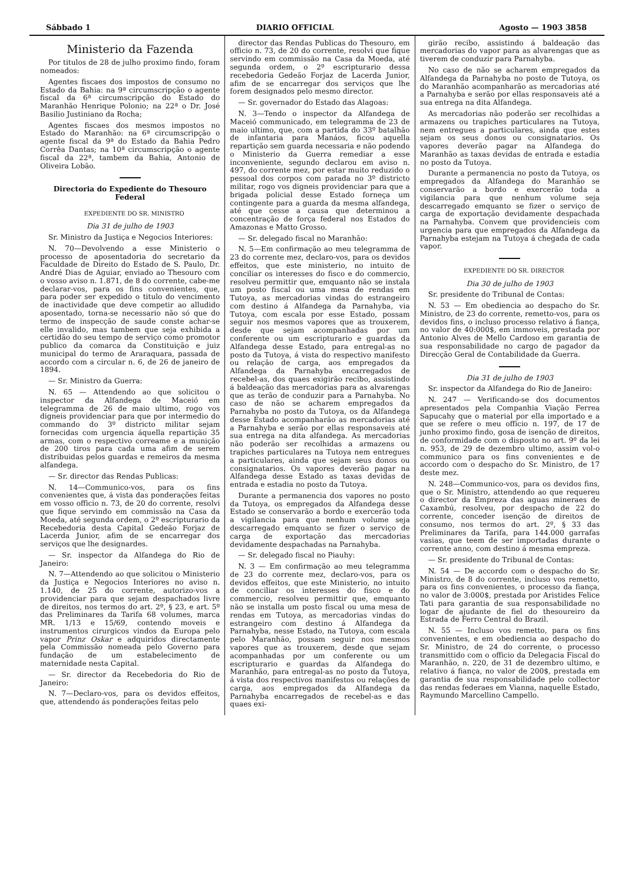Sábbado 1 DIARIO OFFICIAL Agosto — 1903 3858
Ministerio da Fazenda
Por titulos de 28 de julho proximo findo, foram nomeados:
Agentes fiscaes dos impostos de consumo no Estado da Bahia: na 9ª circumscripção o agente fiscal da 6ª circumscripção do Estado do Maranhão Henrique Polonio; na 22ª o Dr. José Basilio Justiniano da Rocha;
Agentes fiscaes dos mesmos impostos no Estado do Maranhão: na 6ª circumscripção o agente fiscal da 9ª do Estado da Bahia Pedro Corrêa Dantas; na 10ª circumscripção o agente fiscal da 22ª, tambem da Bahia, Antonio de Oliveira Lobão.
Directoria do Expediente do Thesouro Federal
EXPEDIENTE DO SR. MINISTRO
Dia 31 de julho de 1903
Sr. Ministro da Justiça e Negocios Interiores:
N. 70—Devolvendo a esse Ministerio o processo de aposentadoria do secretario da Faculdade de Direito do Estado de S. Paulo, Dr. André Dias de Aguiar, enviado ao Thesouro com o vosso aviso n. 1.871, de 8 do corrente, cabe-me declarar-vos, para os fins convenientes, que, para poder ser expedido o titulo do vencimento de inactividade que deve competir ao alludido aposentado, torna-se necessario não só que do termo de inspecção de saude conste achar-se elle invalido, mas tambem que seja exhibida a certidão do seu tempo de serviço como promotor publico da comarca da Constituição e juiz municipal do termo de Araraquara, passada de accordo com a circular n. 6, de 26 de janeiro de 1894.
— Sr. Ministro da Guerra:
N. 65 — Attendendo ao que solicitou o inspector da Alfandega de Maceió em telegramma de 26 de maio ultimo, rogo vos digneis providenciar para que por intermedio do commando do 3º districto militar sejam fornecidas com urgencia áquella repartição 35 armas, com o respectivo correame e a munição de 200 tiros para cada uma afim de serem distribuidas pelos guardas e remeiros da mesma alfandega.
— Sr. director das Rendas Publicas:
N. 14—Communico-vos, para os fins convenientes que, á vista das ponderações feitas em vosso officio n. 73, de 20 do corrente, resolvi que fique servindo em commissão na Casa da Moeda, até segunda ordem, o 2º escripturario da Recebedoria desta Capital Gedeão Forjaz de Lacerda Junior, afim de se encarregar dos serviços que lhe designardes.
— Sr. inspector da Alfandega do Rio de Janeiro:
N. 7—Attendendo ao que solicitou o Ministerio da Justiça e Negocios Interiores no aviso n. 1.140, de 25 do corrente, autorizo-vos a providenciar para que sejam despachados livre de direitos, nos termos do art. 2º, § 23, e art. 5º das Preliminares da Tarifa 68 volumes, marca MR. 1/13 e 15/69, contendo moveis e instrumentos cirurgicos vindos da Europa pelo vapor Prinz Oskar e adquiridos directamente pela Commissão nomeada pelo Governo para fundação de um estabelecimento de maternidade nesta Capital.
— Sr. director da Recebedoria do Rio de Janeiro:
N. 7—Declaro-vos, para os devidos effeitos, que, attendendo ás ponderações feitas pelo
director das Rendas Publicas do Thesouro, em officio n. 73, de 20 do corrente, resolvi que fique servindo em commissão na Casa da Moeda, até segunda ordem, o 2º escripturario dessa recebedoria Gedeão Forjaz de Lacerda Junior, afim de se encarregar dos serviços que lhe forem designados pelo mesmo director.
— Sr. governador do Estado das Alagoas:
N. 3—Tendo o inspector da Alfandega de Maceió communicado, em telegramma de 23 de maio ultimo, que, com a partida do 33º batalhão de infantaria para Manáos, ficou aquella repartição sem guarda necessaria e não podendo o Ministerio da Guerra remediar a esse inconveniente, segundo declarou em aviso n. 497, do corrente mez, por estar muito reduzido o pessoal dos corpos com parada no 3º districto militar, rogo vos digneis providenciar para que a brigada policial desse Estado forneça um contingente para a guarda da mesma alfandega, até que cesse a causa que determinou a concentração de força federal nos Estados do Amazonas e Matto Grosso.
— Sr. delegado fiscal no Maranhão:
N. 5—Em confirmação ao meu telegramma de 23 do corrente mez, declaro-vos, para os devidos effeitos, que este ministerio, no intuito de conciliar os interesses do fisco e do commercio, resolveu permittir que, emquanto não se instala um posto fiscal ou uma mesa de rendas em Tutoya, as mercadorias vindas do estrangeiro com destino á Alfandega da Parnahyba, via Tutoya, com escala por esse Estado, possam seguir nos mesmos vapores que as trouxerem, desde que sejam acompanhadas por um conferente ou um escripturario e guardas da Alfandega desse Estado, para entregal-as no posto da Tutoya, á vista do respectivo manifesto ou relação de carga, aos empregados da Alfandega da Parnahyba encarregados de recebel-as, dos quaes exigirão recibo, assistindo á baldeação das mercadorias para as alvarengas que as terão de conduzir para a Parnahyba. No caso de não se acharem empregados da Parnahyba no posto da Tutoya, os da Alfandega desse Estado acompanharão as mercadorias até a Parnahyba e serão por ellas responsaveis até sua entrega na dita alfandega. As mercadorias não poderão ser recolhidas a armazens ou trapiches particulares na Tutoya nem entregues a particulares, ainda que sejam seus donos ou consignatarios. Os vapores deverão pagar na Alfandega desse Estado as taxas devidas de entrada e estadia no posto da Tutoya.
Durante a permanencia dos vapores no posto da Tutoya, os empregados da Alfandega desse Estado se conservarão a bordo e exercerão toda a vigilancia para que nenhum volume seja descarregado emquanto se fizer o serviço de carga de exportação das mercadorias devidamente despachadas na Parnahyba.
— Sr. delegado fiscal no Piauhy:
N. 3 — Em confirmação ao meu telegramma de 23 do corrente mez, declaro-vos, para os devidos effeitos, que este Ministerio, no intuito de conciliar os interesses do fisco e do commercio, resolveu permittir que, emquanto não se installa um posto fiscal ou uma mesa de rendas em Tutoya, as mercadorias vindas do estrangeiro com destino á Alfandega da Parnahyba, nesse Estado, na Tutoya, com escala pelo Maranhão, possam seguir nos mesmos vapores que as trouxerem, desde que sejam acompanhadas por um conferente ou um escripturario e guardas da Alfandega do Maranhão, para entregal-as no posto da Tutoya, á vista dos respectivos manifestos ou relações de carga, aos empregados da Alfandega da Parnahyba encarregados de recebel-as e das quaes exi-
girão recibo, assistindo á baldeação das mercadorias do vapor para as alvarengas que as tiverem de conduzir para Parnahyba.
No caso de não se acharem empregados da Alfandega da Parnahyba no posto de Tutoya, os do Maranhão acompanharão as mercadorias até a Parnahyba e serão por ellas responsaveis até a sua entrega na dita Alfandega.
As mercadorias não poderão ser recolhidas a armazens ou trapiches particulares na Tutoya, nem entregues a particulares, ainda que estes sejam os seus donos ou consignatarios. Os vapores deverão pagar na Alfandega do Maranhão as taxas devidas de entrada e estadia no posto da Tutoya.
Durante a permanencia no posto da Tutoya, os empregados da Alfandega do Maranhão se conservarão a bordo e exercerão toda a vigilancia para que nenhum volume seja descarregado emquanto se fizer o serviço de carga de exportação devidamente despachada na Parnahyba. Convem que providencieis com urgencia para que empregados da Alfandega da Parnahyba estejam na Tutoya á chegada de cada vapor.
EXPEDIENTE DO SR. DIRECTOR
Dia 30 de julho de 1903
Sr. presidente do Tribunal de Contas:
N. 53 — Em obediencia ao despacho do Sr. Ministro, de 23 do corrente, remetto-vos, para os devidos fins, o incluso processo relativo á fiança, no valor de 40:000$, em immoveis, prestada por Antonio Alves de Mello Cardoso em garantia de sua responsabilidade no cargo de pagador da Direcção Geral de Contabilidade da Guerra.
Dia 31 de julho de 1903
Sr. inspector da Alfandega do Rio de Janeiro:
N. 247 — Verificando-se dos documentos apresentados pela Companhia Viação Ferrea Sapucahy que o material por ella importado e a que se refere o meu officio n. 197, de 17 de junho proximo findo, gosa de isenção de direitos, de conformidade com o disposto no art. 9º da lei n. 953, de 29 de dezembro ultimo, assim vol-o communico para os fins convenientes e de accordo com o despacho do Sr. Ministro, de 17 deste mez.
N. 248—Communico-vos, para os devidos fins, que o Sr. Ministro, attendendo ao que requereu o director da Empreza das aguas mineraes de Caxambú, resolveu, por despacho de 22 do corrente, conceder isenção de direitos de consumo, nos termos do art. 2º, § 33 das Preliminares da Tarifa, para 144.000 garrafas vasias, que teem de ser importadas durante o corrente anno, com destino á mesma empreza.
— Sr. presidente do Tribunal de Contas:
N. 54 — De accordo com o despacho do Sr. Ministro, de 8 do corrente, incluso vos remetto, para os fins convenientes, o processo da fiança, no valor de 3:000$, prestada por Aristides Felice Tati para garantia de sua responsabilidade no logar de ajudante de fiel do thesoureiro da Estrada de Ferro Central do Brazil.
N. 55 — Incluso vos remetto, para os fins convenientes, e em obediencia ao despacho do Sr. Ministro, de 24 do corrente, o processo transmittido com o officio da Delegacia Fiscal do Maranhão, n. 220, de 31 de dezembro ultimo, e relativo á fiança, no valor de 200$, prestada em garantia de sua responsabilidade pelo collector das rendas federaes em Vianna, naquelle Estado, Raymundo Marcellino Campello.